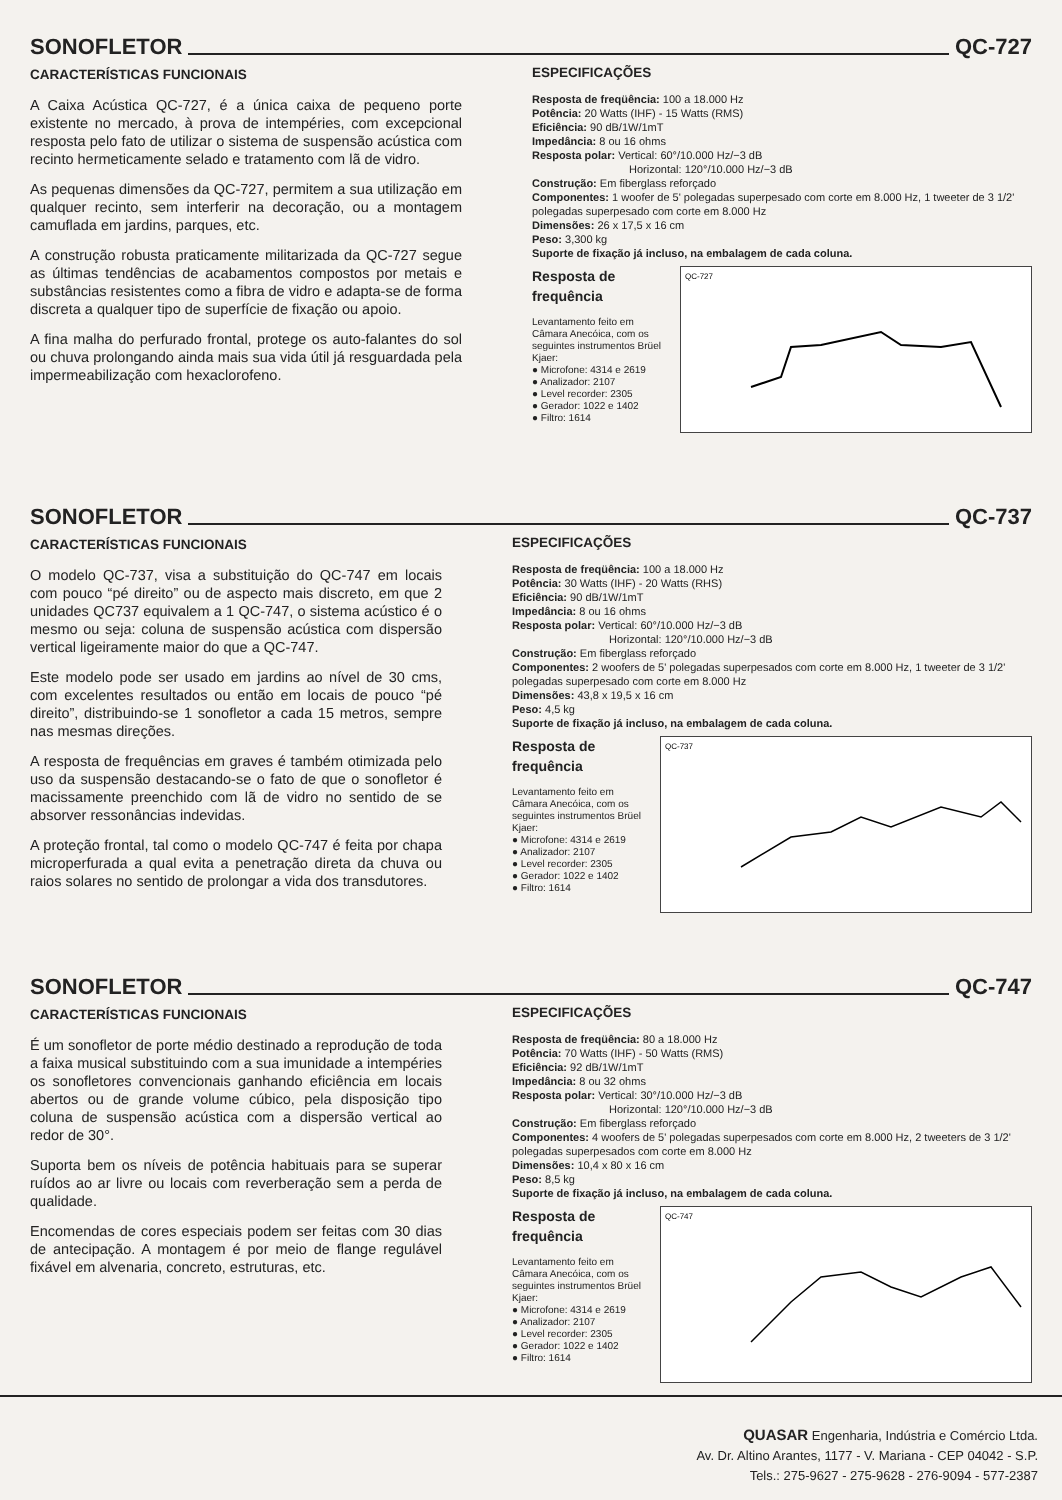SONOFLETOR QC-727
CARACTERÍSTICAS FUNCIONAIS
A Caixa Acústica QC-727, é a única caixa de pequeno porte existente no mercado, à prova de intempéries, com excepcional resposta pelo fato de utilizar o sistema de suspensão acústica com recinto hermeticamente selado e tratamento com lã de vidro.
As pequenas dimensões da QC-727, permitem a sua utilização em qualquer recinto, sem interferir na decoração, ou a montagem camuflada em jardins, parques, etc.
A construção robusta praticamente militarizada da QC-727 segue as últimas tendências de acabamentos compostos por metais e substâncias resistentes como a fibra de vidro e adapta-se de forma discreta a qualquer tipo de superfície de fixação ou apoio.
A fina malha do perfurado frontal, protege os auto-falantes do sol ou chuva prolongando ainda mais sua vida útil já resguardada pela impermeabilização com hexaclorofeno.
ESPECIFICAÇÕES
Resposta de freqüência: 100 a 18.000 Hz
Potência: 20 Watts (IHF) - 15 Watts (RMS)
Eficiência: 90 dB/1W/1mT
Impedância: 8 ou 16 ohms
Resposta polar: Vertical: 60°/10.000 Hz/−3 dB
Horizontal: 120°/10.000 Hz/−3 dB
Construção: Em fiberglass reforçado
Componentes: 1 woofer de 5' polegadas superpesado com corte em 8.000 Hz, 1 tweeter de 3 1/2' polegadas superpesado com corte em 8.000 Hz
Dimensões: 26 x 17,5 x 16 cm
Peso: 3,300 kg
Suporte de fixação já incluso, na embalagem de cada coluna.
Resposta de frequência
Levantamento feito em Câmara Anecóica, com os seguintes instrumentos Brüel Kjaer:
● Microfone: 4314 e 2619
● Analizador: 2107
● Level recorder: 2305
● Gerador: 1022 e 1402
● Filtro: 1614
QC-727
SONOFLETOR QC-737
CARACTERÍSTICAS FUNCIONAIS
O modelo QC-737, visa a substituição do QC-747 em locais com pouco “pé direito” ou de aspecto mais discreto, em que 2 unidades QC737 equivalem a 1 QC-747, o sistema acústico é o mesmo ou seja: coluna de suspensão acústica com dispersão vertical ligeiramente maior do que a QC-747.
Este modelo pode ser usado em jardins ao nível de 30 cms, com excelentes resultados ou então em locais de pouco “pé direito”, distribuindo-se 1 sonofletor a cada 15 metros, sempre nas mesmas direções.
A resposta de frequências em graves é também otimizada pelo uso da suspensão destacando-se o fato de que o sonofletor é macissamente preenchido com lã de vidro no sentido de se absorver ressonâncias indevidas.
A proteção frontal, tal como o modelo QC-747 é feita por chapa microperfurada a qual evita a penetração direta da chuva ou raios solares no sentido de prolongar a vida dos transdutores.
ESPECIFICAÇÕES
Resposta de freqüência: 100 a 18.000 Hz
Potência: 30 Watts (IHF) - 20 Watts (RHS)
Eficiência: 90 dB/1W/1mT
Impedância: 8 ou 16 ohms
Resposta polar: Vertical: 60°/10.000 Hz/−3 dB
Horizontal: 120°/10.000 Hz/−3 dB
Construção: Em fiberglass reforçado
Componentes: 2 woofers de 5' polegadas superpesados com corte em 8.000 Hz, 1 tweeter de 3 1/2' polegadas superpesado com corte em 8.000 Hz
Dimensões: 43,8 x 19,5 x 16 cm
Peso: 4,5 kg
Suporte de fixação já incluso, na embalagem de cada coluna.
Resposta de frequência
Levantamento feito em Câmara Anecóica, com os seguintes instrumentos Brüel Kjaer:
● Microfone: 4314 e 2619
● Analizador: 2107
● Level recorder: 2305
● Gerador: 1022 e 1402
● Filtro: 1614
QC-737
SONOFLETOR QC-747
CARACTERÍSTICAS FUNCIONAIS
É um sonofletor de porte médio destinado a reprodução de toda a faixa musical substituindo com a sua imunidade a intempéries os sonofletores convencionais ganhando eficiência em locais abertos ou de grande volume cúbico, pela disposição tipo coluna de suspensão acústica com a dispersão vertical ao redor de 30°.
Suporta bem os níveis de potência habituais para se superar ruídos ao ar livre ou locais com reverberação sem a perda de qualidade.
Encomendas de cores especiais podem ser feitas com 30 dias de antecipação. A montagem é por meio de flange regulável fixável em alvenaria, concreto, estruturas, etc.
ESPECIFICAÇÕES
Resposta de freqüência: 80 a 18.000 Hz
Potência: 70 Watts (IHF) - 50 Watts (RMS)
Eficiência: 92 dB/1W/1mT
Impedância: 8 ou 32 ohms
Resposta polar: Vertical: 30°/10.000 Hz/−3 dB
Horizontal: 120°/10.000 Hz/−3 dB
Construção: Em fiberglass reforçado
Componentes: 4 woofers de 5' polegadas superpesados com corte em 8.000 Hz, 2 tweeters de 3 1/2' polegadas superpesados com corte em 8.000 Hz
Dimensões: 10,4 x 80 x 16 cm
Peso: 8,5 kg
Suporte de fixação já incluso, na embalagem de cada coluna.
Resposta de frequência
Levantamento feito em Câmara Anecóica, com os seguintes instrumentos Brüel Kjaer:
● Microfone: 4314 e 2619
● Analizador: 2107
● Level recorder: 2305
● Gerador: 1022 e 1402
● Filtro: 1614
QC-747
QUASAR Engenharia, Indústria e Comércio Ltda.
Av. Dr. Altino Arantes, 1177 - V. Mariana - CEP 04042 - S.P.
Tels.: 275-9627 - 275-9628 - 276-9094 - 577-2387